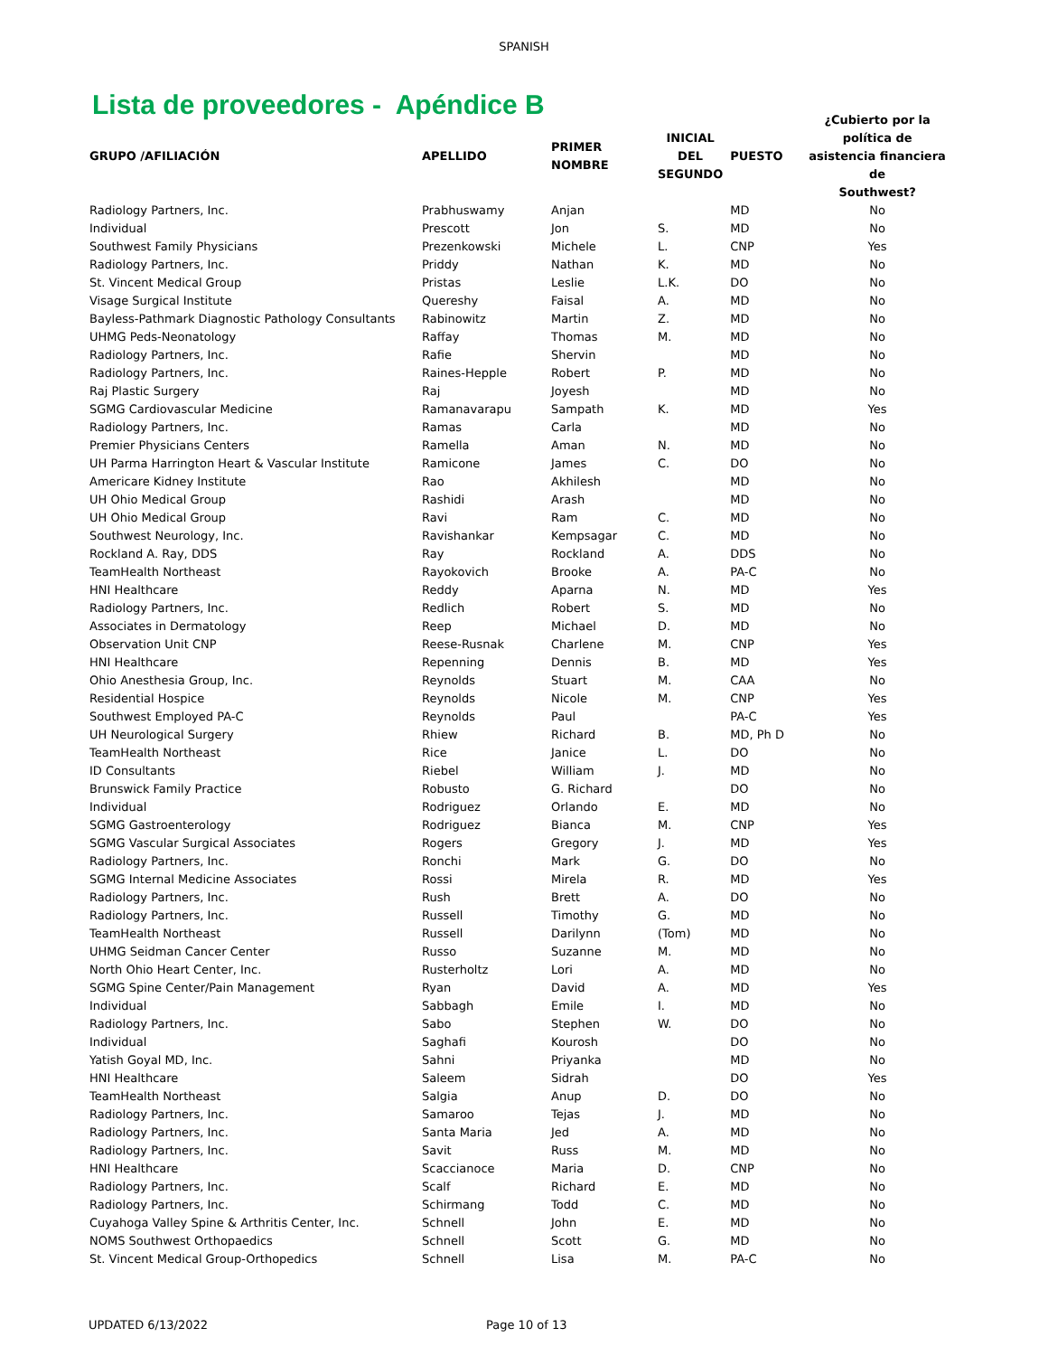SPANISH
Lista de proveedores - Apéndice B
| GRUPO /AFILIACIÓN | APELLIDO | PRIMER NOMBRE | INICIAL DEL SEGUNDO | PUESTO | ¿Cubierto por la política de asistencia financiera de Southwest? |
| --- | --- | --- | --- | --- | --- |
| Radiology Partners, Inc. | Prabhuswamy | Anjan | | MD | No |
| Individual | Prescott | Jon | S. | MD | No |
| Southwest Family Physicians | Prezenkowski | Michele | L. | CNP | Yes |
| Radiology Partners, Inc. | Priddy | Nathan | K. | MD | No |
| St. Vincent Medical Group | Pristas | Leslie | L.K. | DO | No |
| Visage Surgical Institute | Quereshy | Faisal | A. | MD | No |
| Bayless-Pathmark Diagnostic Pathology Consultants | Rabinowitz | Martin | Z. | MD | No |
| UHMG Peds-Neonatology | Raffay | Thomas | M. | MD | No |
| Radiology Partners, Inc. | Rafie | Shervin | | MD | No |
| Radiology Partners, Inc. | Raines-Hepple | Robert | P. | MD | No |
| Raj Plastic Surgery | Raj | Joyesh | | MD | No |
| SGMG Cardiovascular Medicine | Ramanavarapu | Sampath | K. | MD | Yes |
| Radiology Partners, Inc. | Ramas | Carla | | MD | No |
| Premier Physicians Centers | Ramella | Aman | N. | MD | No |
| UH Parma Harrington Heart & Vascular Institute | Ramicone | James | C. | DO | No |
| Americare Kidney Institute | Rao | Akhilesh | | MD | No |
| UH Ohio Medical Group | Rashidi | Arash | | MD | No |
| UH Ohio Medical Group | Ravi | Ram | C. | MD | No |
| Southwest Neurology, Inc. | Ravishankar | Kempsagar | C. | MD | No |
| Rockland A. Ray, DDS | Ray | Rockland | A. | DDS | No |
| TeamHealth Northeast | Rayokovich | Brooke | A. | PA-C | No |
| HNI Healthcare | Reddy | Aparna | N. | MD | Yes |
| Radiology Partners, Inc. | Redlich | Robert | S. | MD | No |
| Associates in Dermatology | Reep | Michael | D. | MD | No |
| Observation Unit CNP | Reese-Rusnak | Charlene | M. | CNP | Yes |
| HNI Healthcare | Repenning | Dennis | B. | MD | Yes |
| Ohio Anesthesia Group, Inc. | Reynolds | Stuart | M. | CAA | No |
| Residential Hospice | Reynolds | Nicole | M. | CNP | Yes |
| Southwest Employed PA-C | Reynolds | Paul | | PA-C | Yes |
| UH Neurological Surgery | Rhiew | Richard | B. | MD, Ph D | No |
| TeamHealth Northeast | Rice | Janice | L. | DO | No |
| ID Consultants | Riebel | William | J. | MD | No |
| Brunswick Family Practice | Robusto | G. Richard | | DO | No |
| Individual | Rodriguez | Orlando | E. | MD | No |
| SGMG Gastroenterology | Rodriguez | Bianca | M. | CNP | Yes |
| SGMG Vascular Surgical Associates | Rogers | Gregory | J. | MD | Yes |
| Radiology Partners, Inc. | Ronchi | Mark | G. | DO | No |
| SGMG Internal Medicine Associates | Rossi | Mirela | R. | MD | Yes |
| Radiology Partners, Inc. | Rush | Brett | A. | DO | No |
| Radiology Partners, Inc. | Russell | Timothy | G. | MD | No |
| TeamHealth Northeast | Russell | Darilynn | (Tom) | MD | No |
| UHMG Seidman Cancer Center | Russo | Suzanne | M. | MD | No |
| North Ohio Heart Center, Inc. | Rusterholtz | Lori | A. | MD | No |
| SGMG Spine Center/Pain Management | Ryan | David | A. | MD | Yes |
| Individual | Sabbagh | Emile | I. | MD | No |
| Radiology Partners, Inc. | Sabo | Stephen | W. | DO | No |
| Individual | Saghafi | Kourosh | | DO | No |
| Yatish Goyal MD, Inc. | Sahni | Priyanka | | MD | No |
| HNI Healthcare | Saleem | Sidrah | | DO | Yes |
| TeamHealth Northeast | Salgia | Anup | D. | DO | No |
| Radiology Partners, Inc. | Samaroo | Tejas | J. | MD | No |
| Radiology Partners, Inc. | Santa Maria | Jed | A. | MD | No |
| Radiology Partners, Inc. | Savit | Russ | M. | MD | No |
| HNI Healthcare | Scaccianoce | Maria | D. | CNP | No |
| Radiology Partners, Inc. | Scalf | Richard | E. | MD | No |
| Radiology Partners, Inc. | Schirmang | Todd | C. | MD | No |
| Cuyahoga Valley Spine & Arthritis Center, Inc. | Schnell | John | E. | MD | No |
| NOMS Southwest Orthopaedics | Schnell | Scott | G. | MD | No |
| St. Vincent Medical Group-Orthopedics | Schnell | Lisa | M. | PA-C | No |
UPDATED 6/13/2022 Page 10 of 13